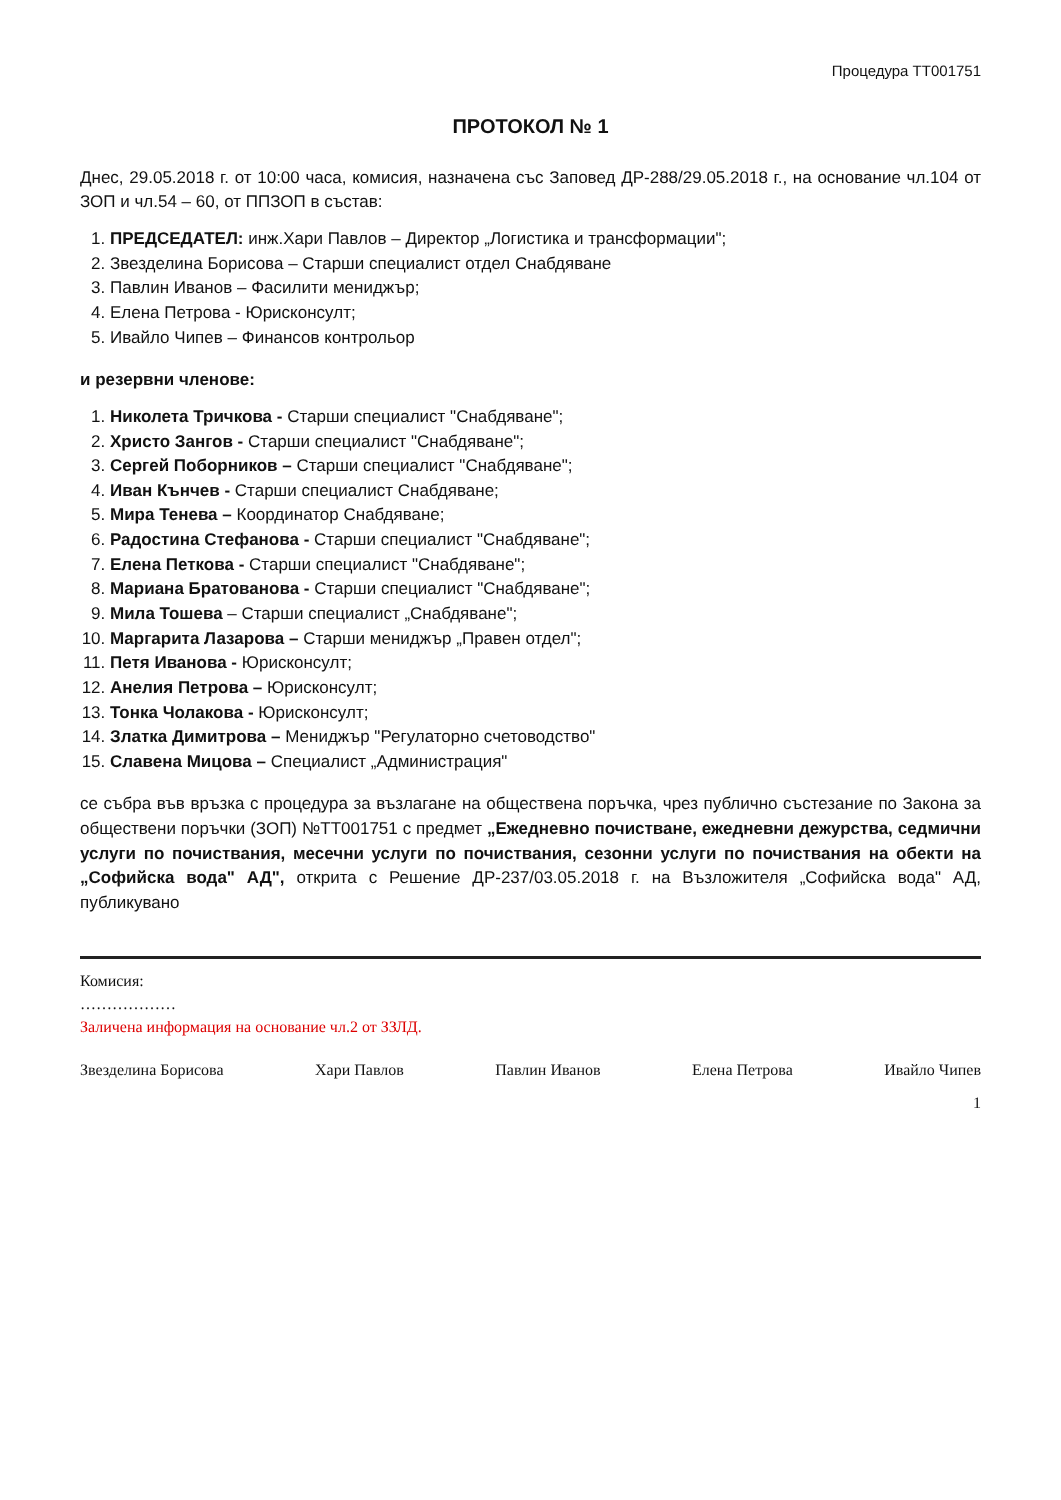Процедура ТТ001751
ПРОТОКОЛ № 1
Днес, 29.05.2018 г. от 10:00 часа, комисия, назначена със Заповед ДР-288/29.05.2018 г., на основание чл.104 от ЗОП и чл.54 – 60, от ППЗОП в състав:
1. ПРЕДСЕДАТЕЛ: инж.Хари Павлов – Директор „Логистика и трансформации";
2. Звезделина Борисова – Старши специалист отдел Снабдяване
3. Павлин Иванов – Фасилити мениджър;
4. Елена Петрова - Юрисконсулт;
5. Ивайло Чипев – Финансов контрольор
и резервни членове:
1. Николета Тричкова - Старши специалист "Снабдяване";
2. Христо Зангов - Старши специалист "Снабдяване";
3. Сергей Поборников – Старши специалист "Снабдяване";
4. Иван Кънчев - Старши специалист Снабдяване;
5. Мира Тенева – Координатор Снабдяване;
6. Радостина Стефанова - Старши специалист "Снабдяване";
7. Елена Петкова - Старши специалист "Снабдяване";
8. Мариана Братованова - Старши специалист "Снабдяване";
9. Мила Тошева – Старши специалист „Снабдяване";
10. Маргарита Лазарова – Старши мениджър „Правен отдел";
11. Петя Иванова - Юрисконсулт;
12. Анелия Петрова – Юрисконсулт;
13. Тонка Чолакова - Юрисконсулт;
14. Златка Димитрова – Мениджър "Регулаторно счетоводство"
15. Славена Мицова – Специалист „Администрация"
се събра във връзка с процедура за възлагане на обществена поръчка, чрез публично състезание по Закона за обществени поръчки (ЗОП) №ТТ001751 с предмет „Ежедневно почистване, ежедневни дежурства, седмични услуги по почиствания, месечни услуги по почиствания, сезонни услуги по почиствания на обекти на „Софийска вода" АД", открита с Решение ДР-237/03.05.2018 г. на Възложителя „Софийска вода" АД, публикувано
Комисия:
………………
Заличена информация на основание чл.2 от ЗЗЛД.
Звезделина Борисова Хари Павлов Павлин Иванов Елена Петрова Ивайло Чипев
1